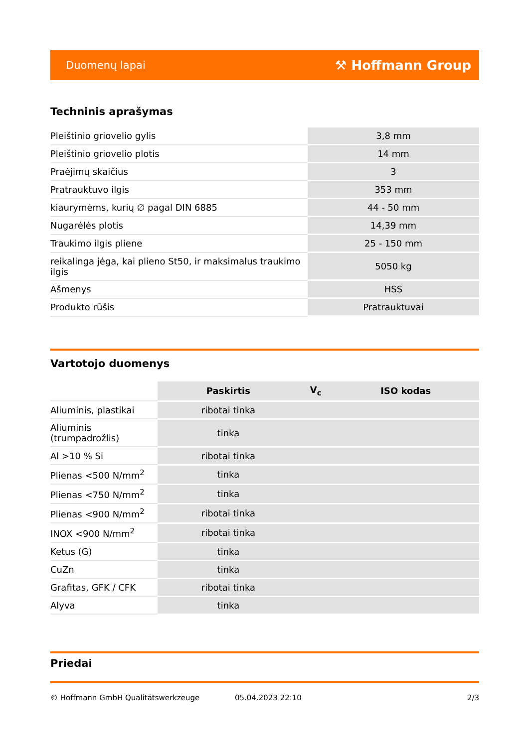Duomenų lapai ⚒ Hoffmann Group
Techninis aprašymas
| Pleištinio griovelio gylis | 3,8 mm |
| Pleištinio griovelio plotis | 14 mm |
| Praėjimų skaičius | 3 |
| Pratrauktuvo ilgis | 353 mm |
| kiaurymėms, kurių ∅ pagal DIN 6885 | 44 - 50 mm |
| Nugarėlės plotis | 14,39 mm |
| Traukimo ilgis pliene | 25 - 150 mm |
| reikalinga jėga, kai plieno St50, ir maksimalus traukimo ilgis | 5050 kg |
| Ašmenys | HSS |
| Produkto rūšis | Pratrauktuvai |
Vartotojo duomenys
| | Paskirtis | V<sub>c</sub> | ISO kodas |
| --- | --- | --- | --- |
| Aliuminis, plastikai | ribotai tinka | | |
| Aliuminis (trumpadrožlis) | tinka | | |
| Al >10 % Si | ribotai tinka | | |
| Plienas <500 N/mm<sup>2</sup> | tinka | | |
| Plienas <750 N/mm<sup>2</sup> | tinka | | |
| Plienas <900 N/mm<sup>2</sup> | ribotai tinka | | |
| INOX <900 N/mm<sup>2</sup> | ribotai tinka | | |
| Ketus (G) | tinka | | |
| CuZn | tinka | | |
| Grafitas, GFK / CFK | ribotai tinka | | |
| Alyva | tinka | | |
Priedai
© Hoffmann GmbH Qualitätswerkzeuge 05.04.2023 22:10 2/3